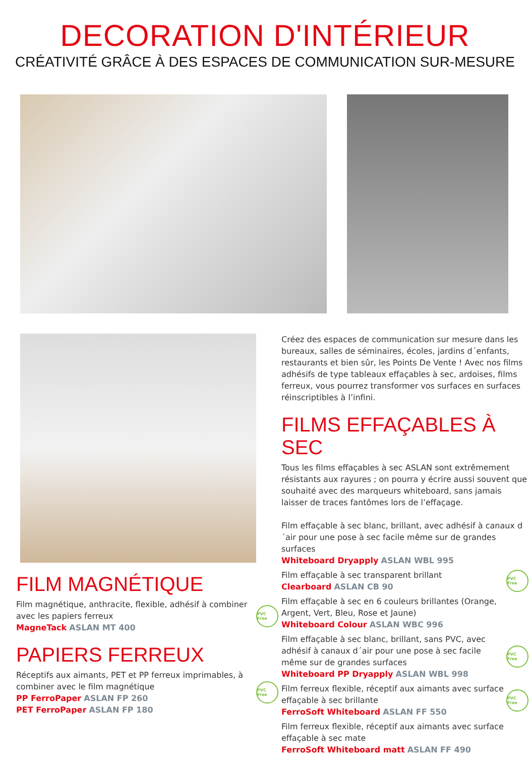DECORATION D'INTÉRIEUR
CRÉATIVITÉ GRÂCE À DES ESPACES DE COMMUNICATION SUR-MESURE
FILM MAGNÉTIQUE
Film magnétique, anthracite, flexible, adhésif à combiner avec les papiers ferreux
MagneTack ASLAN MT 400
PVC Free
PAPIERS FERREUX
Réceptifs aux aimants, PET et PP ferreux imprimables, à combiner avec le film magnétique
PP FerroPaper ASLAN FP 260
PET FerroPaper ASLAN FP 180
PVC Free
Créez des espaces de communication sur mesure dans les bureaux, salles de séminaires, écoles, jardins d´enfants, restaurants et bien sûr, les Points De Vente ! Avec nos films adhésifs de type tableaux effaçables à sec, ardoises, films ferreux, vous pourrez transformer vos surfaces en surfaces réinscriptibles à l’infini.
FILMS EFFAÇABLES À SEC
Tous les films effaçables à sec ASLAN sont extrêmement résistants aux rayures ; on pourra y écrire aussi souvent que souhaité avec des marqueurs whiteboard, sans jamais laisser de traces fantômes lors de l’effaçage.
Film effaçable à sec blanc, brillant, avec adhésif à canaux d´air pour une pose à sec facile même sur de grandes surfaces
Whiteboard Dryapply ASLAN WBL 995
Film effaçable à sec transparent brillant
Clearboard ASLAN CB 90
PVC Free
Film effaçable à sec en 6 couleurs brillantes (Orange, Argent, Vert, Bleu, Rose et Jaune)
Whiteboard Colour ASLAN WBC 996
Film effaçable à sec blanc, brillant, sans PVC, avec adhésif à canaux d´air pour une pose à sec facile même sur de grandes surfaces
Whiteboard PP Dryapply ASLAN WBL 998
PVC Free
Film ferreux flexible, réceptif aux aimants avec surface effaçable à sec brillante
FerroSoft Whiteboard ASLAN FF 550
PVC Free
Film ferreux flexible, réceptif aux aimants avec surface effaçable à sec mate
FerroSoft Whiteboard matt ASLAN FF 490